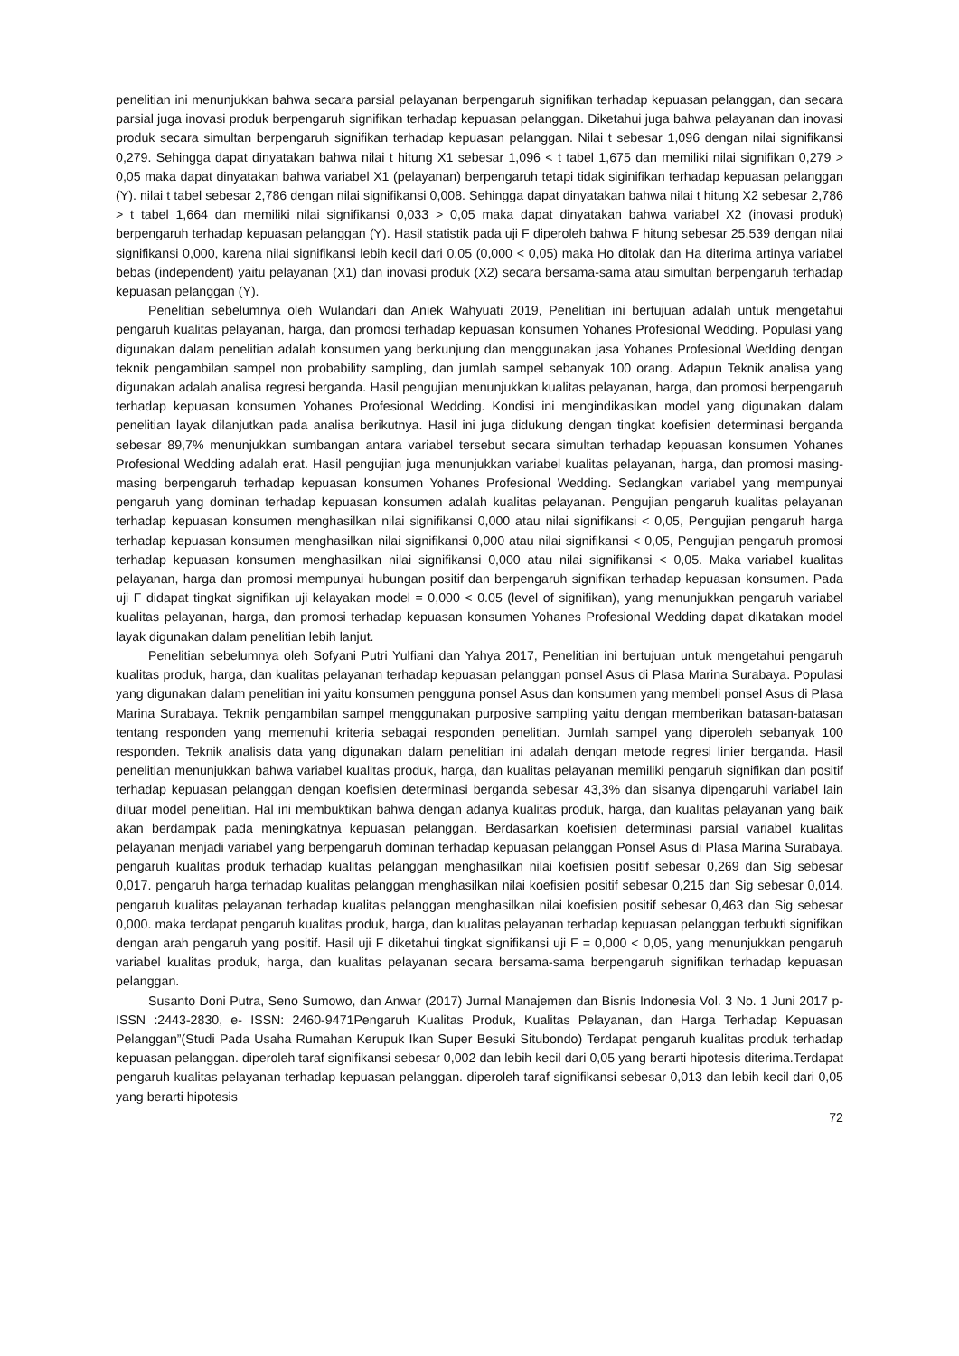penelitian ini menunjukkan bahwa secara parsial pelayanan berpengaruh signifikan terhadap kepuasan pelanggan, dan secara parsial juga inovasi produk berpengaruh signifikan terhadap kepuasan pelanggan. Diketahui juga bahwa pelayanan dan inovasi produk secara simultan berpengaruh signifikan terhadap kepuasan pelanggan. Nilai t sebesar 1,096 dengan nilai signifikansi 0,279. Sehingga dapat dinyatakan bahwa nilai t hitung X1 sebesar 1,096 < t tabel 1,675 dan memiliki nilai signifikan 0,279 > 0,05 maka dapat dinyatakan bahwa variabel X1 (pelayanan) berpengaruh tetapi tidak siginifikan terhadap kepuasan pelanggan (Y). nilai t tabel sebesar 2,786 dengan nilai signifikansi 0,008. Sehingga dapat dinyatakan bahwa nilai t hitung X2 sebesar 2,786 > t tabel 1,664 dan memiliki nilai signifikansi 0,033 > 0,05 maka dapat dinyatakan bahwa variabel X2 (inovasi produk) berpengaruh terhadap kepuasan pelanggan (Y). Hasil statistik pada uji F diperoleh bahwa F hitung sebesar 25,539 dengan nilai signifikansi 0,000, karena nilai signifikansi lebih kecil dari 0,05 (0,000 < 0,05) maka Ho ditolak dan Ha diterima artinya variabel bebas (independent) yaitu pelayanan (X1) dan inovasi produk (X2) secara bersama-sama atau simultan berpengaruh terhadap kepuasan pelanggan (Y).
Penelitian sebelumnya oleh Wulandari dan Aniek Wahyuati 2019, Penelitian ini bertujuan adalah untuk mengetahui pengaruh kualitas pelayanan, harga, dan promosi terhadap kepuasan konsumen Yohanes Profesional Wedding. Populasi yang digunakan dalam penelitian adalah konsumen yang berkunjung dan menggunakan jasa Yohanes Profesional Wedding dengan teknik pengambilan sampel non probability sampling, dan jumlah sampel sebanyak 100 orang. Adapun Teknik analisa yang digunakan adalah analisa regresi berganda. Hasil pengujian menunjukkan kualitas pelayanan, harga, dan promosi berpengaruh terhadap kepuasan konsumen Yohanes Profesional Wedding. Kondisi ini mengindikasikan model yang digunakan dalam penelitian layak dilanjutkan pada analisa berikutnya. Hasil ini juga didukung dengan tingkat koefisien determinasi berganda sebesar 89,7% menunjukkan sumbangan antara variabel tersebut secara simultan terhadap kepuasan konsumen Yohanes Profesional Wedding adalah erat. Hasil pengujian juga menunjukkan variabel kualitas pelayanan, harga, dan promosi masing-masing berpengaruh terhadap kepuasan konsumen Yohanes Profesional Wedding. Sedangkan variabel yang mempunyai pengaruh yang dominan terhadap kepuasan konsumen adalah kualitas pelayanan. Pengujian pengaruh kualitas pelayanan terhadap kepuasan konsumen menghasilkan nilai signifikansi 0,000 atau nilai signifikansi < 0,05, Pengujian pengaruh harga terhadap kepuasan konsumen menghasilkan nilai signifikansi 0,000 atau nilai signifikansi < 0,05, Pengujian pengaruh promosi terhadap kepuasan konsumen menghasilkan nilai signifikansi 0,000 atau nilai signifikansi < 0,05. Maka variabel kualitas pelayanan, harga dan promosi mempunyai hubungan positif dan berpengaruh signifikan terhadap kepuasan konsumen. Pada uji F didapat tingkat signifikan uji kelayakan model = 0,000 < 0.05 (level of signifikan), yang menunjukkan pengaruh variabel kualitas pelayanan, harga, dan promosi terhadap kepuasan konsumen Yohanes Profesional Wedding dapat dikatakan model layak digunakan dalam penelitian lebih lanjut.
Penelitian sebelumnya oleh Sofyani Putri Yulfiani dan Yahya 2017, Penelitian ini bertujuan untuk mengetahui pengaruh kualitas produk, harga, dan kualitas pelayanan terhadap kepuasan pelanggan ponsel Asus di Plasa Marina Surabaya. Populasi yang digunakan dalam penelitian ini yaitu konsumen pengguna ponsel Asus dan konsumen yang membeli ponsel Asus di Plasa Marina Surabaya. Teknik pengambilan sampel menggunakan purposive sampling yaitu dengan memberikan batasan-batasan tentang responden yang memenuhi kriteria sebagai responden penelitian. Jumlah sampel yang diperoleh sebanyak 100 responden. Teknik analisis data yang digunakan dalam penelitian ini adalah dengan metode regresi linier berganda. Hasil penelitian menunjukkan bahwa variabel kualitas produk, harga, dan kualitas pelayanan memiliki pengaruh signifikan dan positif terhadap kepuasan pelanggan dengan koefisien determinasi berganda sebesar 43,3% dan sisanya dipengaruhi variabel lain diluar model penelitian. Hal ini membuktikan bahwa dengan adanya kualitas produk, harga, dan kualitas pelayanan yang baik akan berdampak pada meningkatnya kepuasan pelanggan. Berdasarkan koefisien determinasi parsial variabel kualitas pelayanan menjadi variabel yang berpengaruh dominan terhadap kepuasan pelanggan Ponsel Asus di Plasa Marina Surabaya. pengaruh kualitas produk terhadap kualitas pelanggan menghasilkan nilai koefisien positif sebesar 0,269 dan Sig sebesar 0,017. pengaruh harga terhadap kualitas pelanggan menghasilkan nilai koefisien positif sebesar 0,215 dan Sig sebesar 0,014. pengaruh kualitas pelayanan terhadap kualitas pelanggan menghasilkan nilai koefisien positif sebesar 0,463 dan Sig sebesar 0,000. maka terdapat pengaruh kualitas produk, harga, dan kualitas pelayanan terhadap kepuasan pelanggan terbukti signifikan dengan arah pengaruh yang positif. Hasil uji F diketahui tingkat signifikansi uji F = 0,000 < 0,05, yang menunjukkan pengaruh variabel kualitas produk, harga, dan kualitas pelayanan secara bersama-sama berpengaruh signifikan terhadap kepuasan pelanggan.
Susanto Doni Putra, Seno Sumowo, dan Anwar (2017) Jurnal Manajemen dan Bisnis Indonesia Vol. 3 No. 1 Juni 2017 p-ISSN :2443-2830, e- ISSN: 2460-9471Pengaruh Kualitas Produk, Kualitas Pelayanan, dan Harga Terhadap Kepuasan Pelanggan”(Studi Pada Usaha Rumahan Kerupuk Ikan Super Besuki Situbondo) Terdapat pengaruh kualitas produk terhadap kepuasan pelanggan. diperoleh taraf signifikansi sebesar 0,002 dan lebih kecil dari 0,05 yang berarti hipotesis diterima.Terdapat pengaruh kualitas pelayanan terhadap kepuasan pelanggan. diperoleh taraf signifikansi sebesar 0,013 dan lebih kecil dari 0,05 yang berarti hipotesis
72